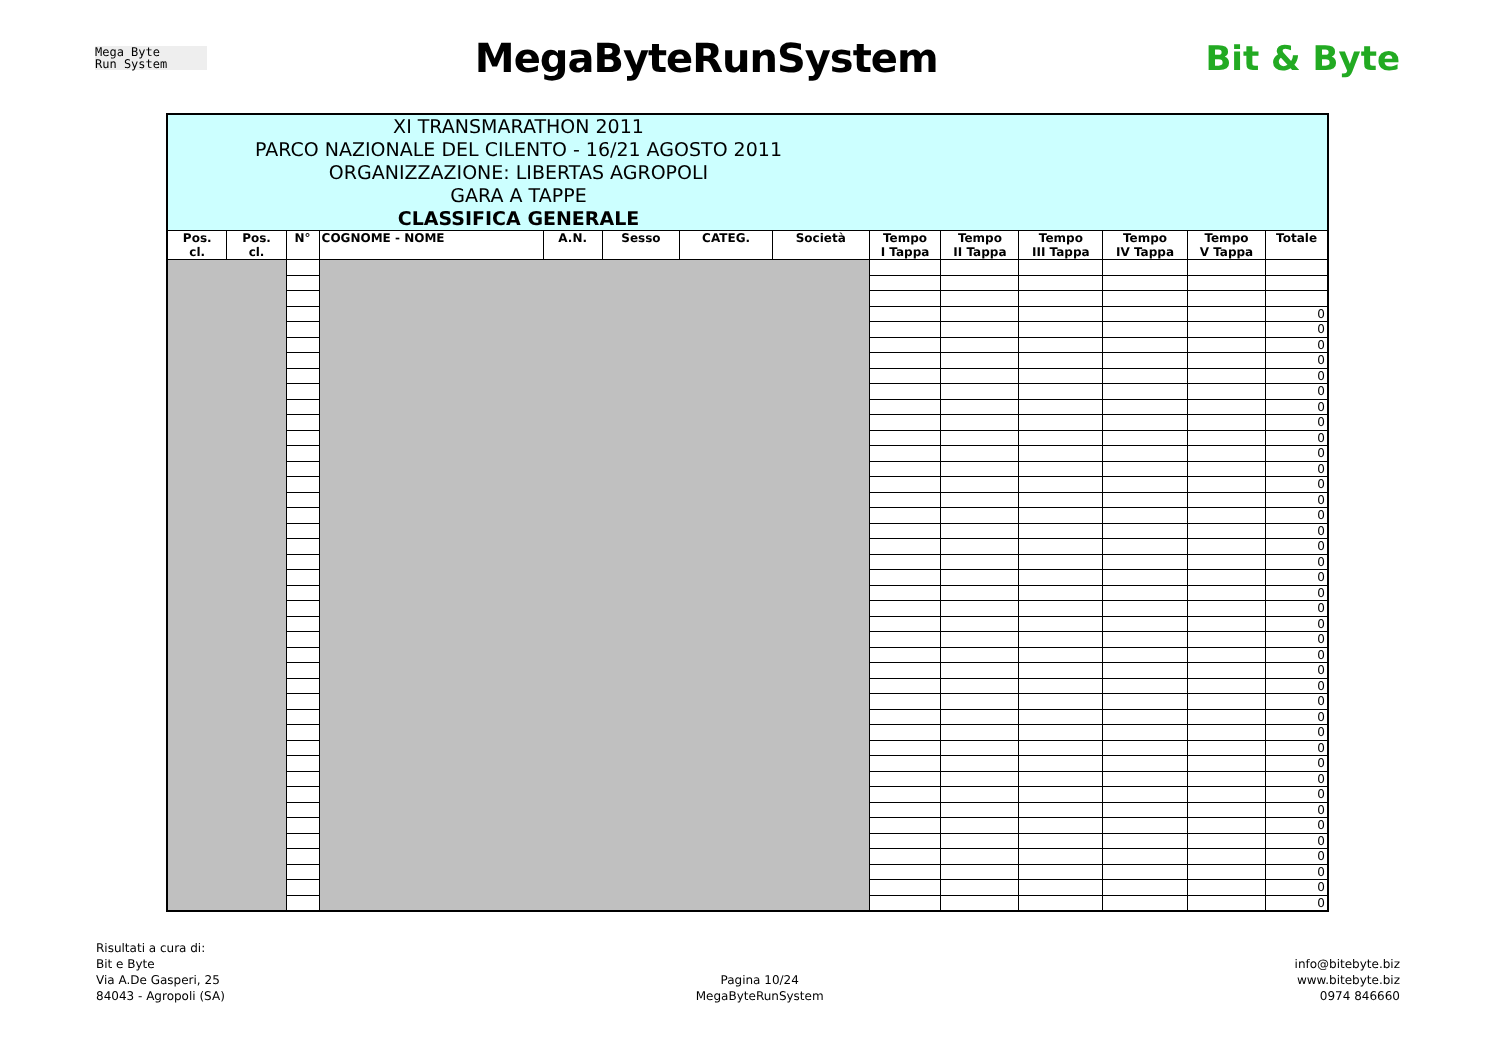Mega Byte
Run System
MegaByteRunSystem
Bit & Byte
| XI TRANSMARATHON 2011 PARCO NAZIONALE DEL CILENTO - 16/21 AGOSTO 2011 ORGANIZZAZIONE: LIBERTAS AGROPOLI GARA A TAPPE CLASSIFICA GENERALE | | | | | | | | | | | | | |
| Pos. cl. | Pos. cl. | N° | COGNOME - NOME | A.N. | Sesso | CATEG. | Società | Tempo I Tappa | Tempo II Tappa | Tempo III Tappa | Tempo IV Tappa | Tempo V Tappa | Totale |
| | | | | | | | | | | | | | 0 |
| | | | | | | | | | | | | | 0 |
| | | | | | | | | | | | | | 0 |
| | | | | | | | | | | | | | 0 |
| | | | | | | | | | | | | | 0 |
| | | | | | | | | | | | | | 0 |
| | | | | | | | | | | | | | 0 |
| | | | | | | | | | | | | | 0 |
| | | | | | | | | | | | | | 0 |
| | | | | | | | | | | | | | 0 |
| | | | | | | | | | | | | | 0 |
| | | | | | | | | | | | | | 0 |
| | | | | | | | | | | | | | 0 |
| | | | | | | | | | | | | | 0 |
| | | | | | | | | | | | | | 0 |
| | | | | | | | | | | | | | 0 |
| | | | | | | | | | | | | | 0 |
| | | | | | | | | | | | | | 0 |
| | | | | | | | | | | | | | 0 |
| | | | | | | | | | | | | | 0 |
| | | | | | | | | | | | | | 0 |
| | | | | | | | | | | | | | 0 |
| | | | | | | | | | | | | | 0 |
| | | | | | | | | | | | | | 0 |
| | | | | | | | | | | | | | 0 |
| | | | | | | | | | | | | | 0 |
| | | | | | | | | | | | | | 0 |
| | | | | | | | | | | | | | 0 |
| | | | | | | | | | | | | | 0 |
| | | | | | | | | | | | | | 0 |
| | | | | | | | | | | | | | 0 |
| | | | | | | | | | | | | | 0 |
| | | | | | | | | | | | | | 0 |
| | | | | | | | | | | | | | 0 |
| | | | | | | | | | | | | | 0 |
| | | | | | | | | | | | | | 0 |
| | | | | | | | | | | | | | 0 |
| | | | | | | | | | | | | | 0 |
| | | | | | | | | | | | | | 0 |
Risultati a cura di:
Bit e Byte
Via A.De Gasperi, 25
84043 - Agropoli (SA)
Pagina 10/24
MegaByteRunSystem
info@bitebyte.biz
www.bitebyte.biz
0974 846660